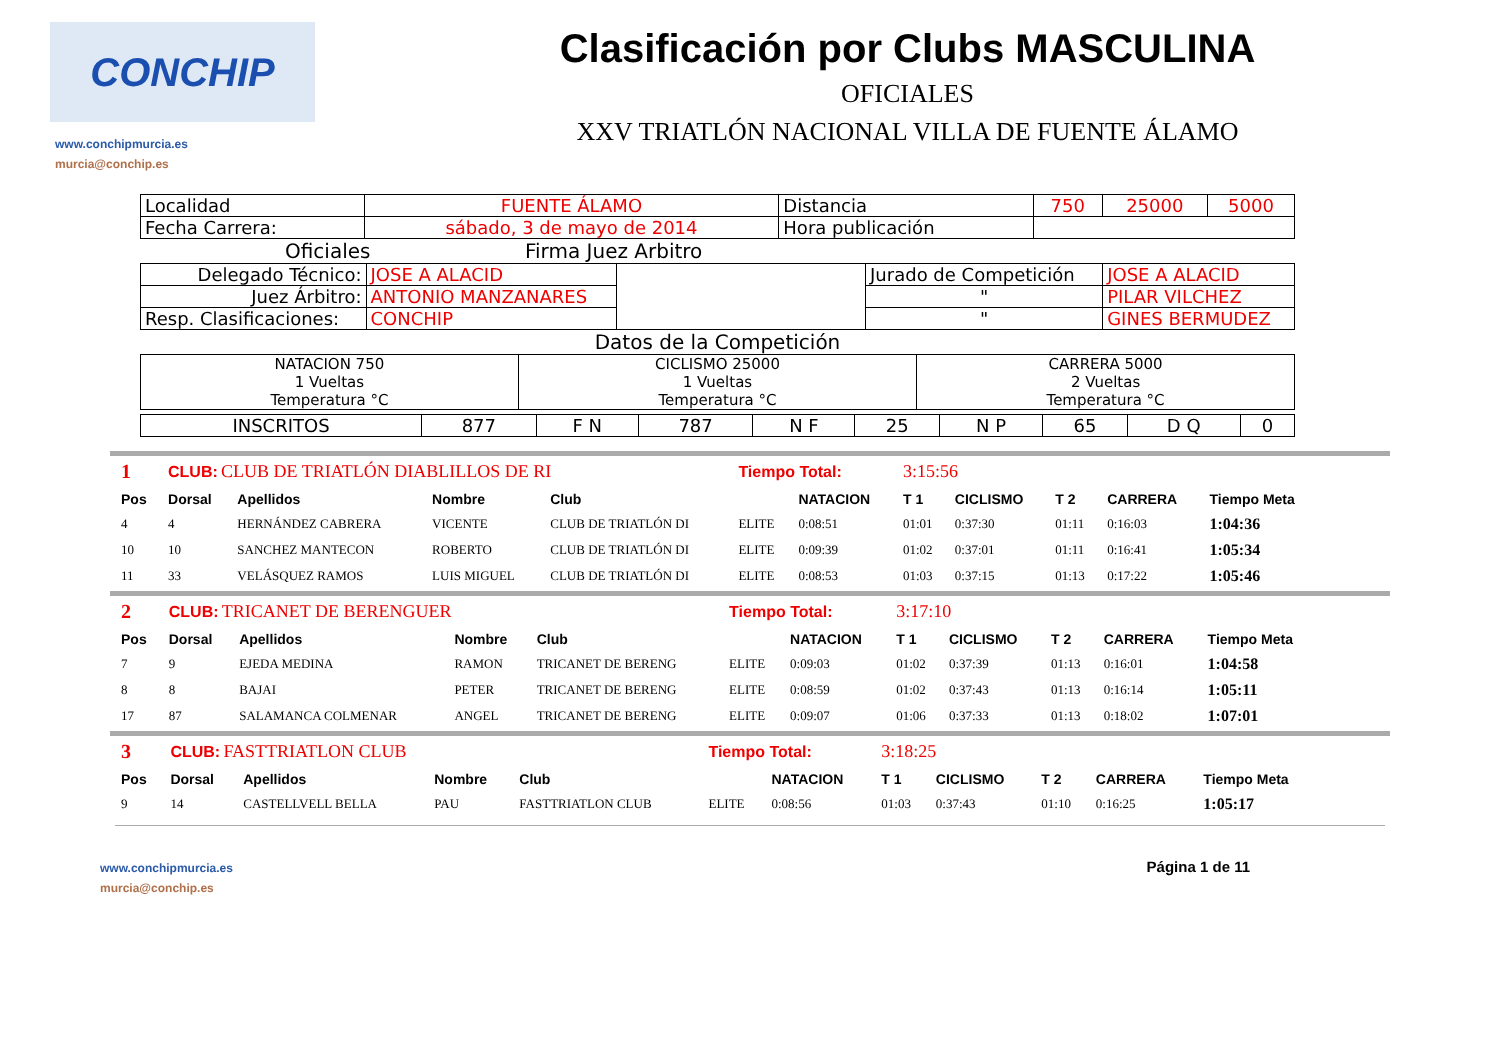CONCHIP
www.conchipmurcia.es
murcia@conchip.es
Clasificación por Clubs MASCULINA
OFICIALES
XXV TRIATLÓN NACIONAL VILLA DE FUENTE ÁLAMO
| Localidad | FUENTE ÁLAMO | Distancia | 750 | 25000 | 5000 |
| Fecha Carrera: | sábado, 3 de mayo de 2014 | Hora publicación | | | |
Oficiales Firma Juez Arbitro
| Delegado Técnico: | JOSE A ALACID | | Jurado de Competición | JOSE A ALACID |
| Juez Árbitro: | ANTONIO MANZANARES | | " | PILAR VILCHEZ |
| Resp. Clasificaciones: | CONCHIP | | " | GINES BERMUDEZ |
Datos de la Competición
| NATACION 750 1 Vueltas Temperatura °C | CICLISMO 25000 1 Vueltas Temperatura °C | CARRERA 5000 2 Vueltas Temperatura °C |
| INSCRITOS | 877 | F N | 787 | N F | 25 | N P | 65 | D Q | 0 |
| 1 | CLUB: CLUB DE TRIATLÓN DIABLILLOS DE RI | | | | Tiempo Total: | | 3:15:56 | | | | |
| Pos | Dorsal | Apellidos | Nombre | Club | | NATACION | T 1 | CICLISMO | T 2 | CARRERA | Tiempo Meta |
| 4 | 4 | HERNÁNDEZ CABRERA | VICENTE | CLUB DE TRIATLÓN DI | ELITE | 0:08:51 | 01:01 | 0:37:30 | 01:11 | 0:16:03 | 1:04:36 |
| 10 | 10 | SANCHEZ MANTECON | ROBERTO | CLUB DE TRIATLÓN DI | ELITE | 0:09:39 | 01:02 | 0:37:01 | 01:11 | 0:16:41 | 1:05:34 |
| 11 | 33 | VELÁSQUEZ RAMOS | LUIS MIGUEL | CLUB DE TRIATLÓN DI | ELITE | 0:08:53 | 01:03 | 0:37:15 | 01:13 | 0:17:22 | 1:05:46 |
| 2 | CLUB: TRICANET DE BERENGUER | | | | Tiempo Total: | | 3:17:10 | | | | |
| Pos | Dorsal | Apellidos | Nombre | Club | | NATACION | T 1 | CICLISMO | T 2 | CARRERA | Tiempo Meta |
| 7 | 9 | EJEDA MEDINA | RAMON | TRICANET DE BERENG | ELITE | 0:09:03 | 01:02 | 0:37:39 | 01:13 | 0:16:01 | 1:04:58 |
| 8 | 8 | BAJAI | PETER | TRICANET DE BERENG | ELITE | 0:08:59 | 01:02 | 0:37:43 | 01:13 | 0:16:14 | 1:05:11 |
| 17 | 87 | SALAMANCA COLMENAR | ANGEL | TRICANET DE BERENG | ELITE | 0:09:07 | 01:06 | 0:37:33 | 01:13 | 0:18:02 | 1:07:01 |
| 3 | CLUB: FASTTRIATLON CLUB | | | | Tiempo Total: | | 3:18:25 | | | | |
| Pos | Dorsal | Apellidos | Nombre | Club | | NATACION | T 1 | CICLISMO | T 2 | CARRERA | Tiempo Meta |
| 9 | 14 | CASTELLVELL BELLA | PAU | FASTTRIATLON CLUB | ELITE | 0:08:56 | 01:03 | 0:37:43 | 01:10 | 0:16:25 | 1:05:17 |
www.conchipmurcia.es
murcia@conchip.es
Página 1 de 11